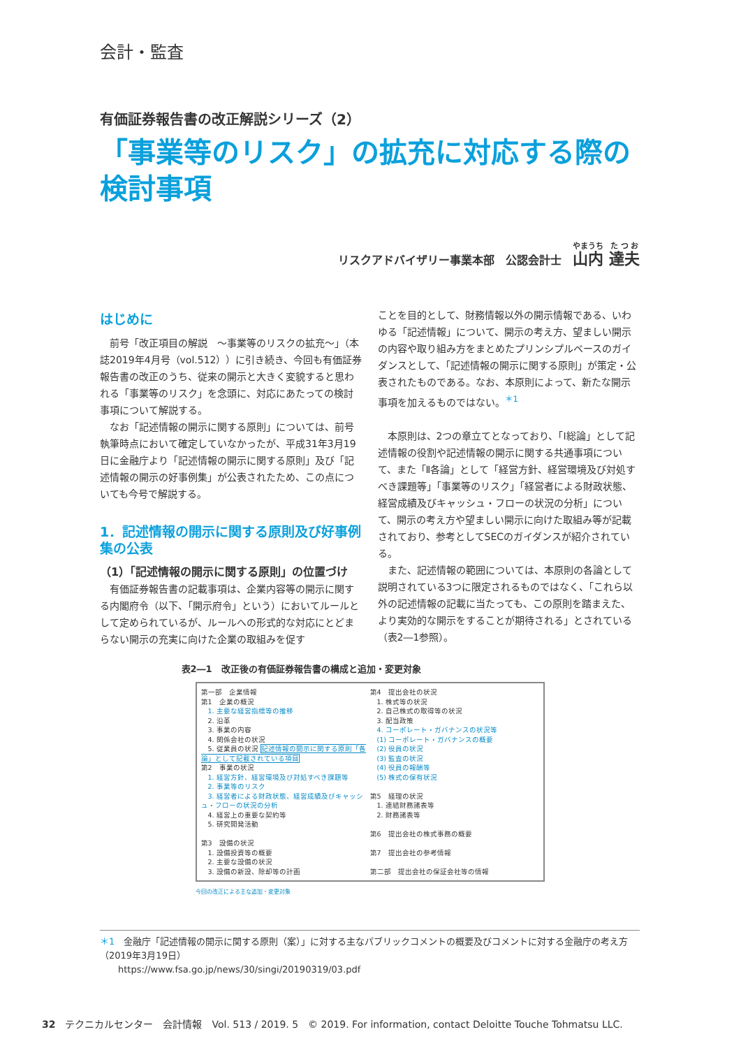会計・監査
有価証券報告書の改正解説シリーズ（2）
「事業等のリスク」の拡充に対応する際の
検討事項
リスクアドバイザリー事業本部　公認会計士　山内 達夫
はじめに
前号「改正項目の解説　～事業等のリスクの拡充～」（本誌2019年4月号（vol.512））に引き続き、今回も有価証券報告書の改正のうち、従来の開示と大きく変貌すると思われる「事業等のリスク」を念頭に、対応にあたっての検討事項について解説する。
なお「記述情報の開示に関する原則」については、前号執筆時点において確定していなかったが、平成31年3月19日に金融庁より「記述情報の開示に関する原則」及び「記述情報の開示の好事例集」が公表されたため、この点についても今号で解説する。
1．記述情報の開示に関する原則及び好事例集の公表
（1）「記述情報の開示に関する原則」の位置づけ
有価証券報告書の記載事項は、企業内容等の開示に関する内閣府令（以下、「開示府令」という）においてルールとして定められているが、ルールへの形式的な対応にとどまらない開示の充実に向けた企業の取組みを促す
ことを目的として、財務情報以外の開示情報である、いわゆる「記述情報」について、開示の考え方、望ましい開示の内容や取り組み方をまとめたプリンシプルベースのガイダンスとして、「記述情報の開示に関する原則」が策定・公表されたものである。なお、本原則によって、新たな開示事項を加えるものではない。<sup>＊1</sup>
本原則は、2つの章立てとなっており、「Ⅰ総論」として記述情報の役割や記述情報の開示に関する共通事項について、また「Ⅱ各論」として「経営方針、経営環境及び対処すべき課題等」「事業等のリスク」「経営者による財政状態、経営成績及びキャッシュ・フローの状況の分析」について、開示の考え方や望ましい開示に向けた取組み等が記載されており、参考としてSECのガイダンスが紹介されている。
また、記述情報の範囲については、本原則の各論として説明されている3つに限定されるものではなく、「これら以外の記述情報の記載に当たっても、この原則を踏まえた、より実効的な開示をすることが期待される」とされている（表2―1参照）。
表2―1　改正後の有価証券報告書の構成と追加・変更対象
第一部　企業情報
第1　企業の概況
　1. 主要な経営指標等の推移
　2. 沿革
　3. 事業の内容
　4. 関係会社の状況
　5. 従業員の状況 記述情報の開示に関する原則「各論」として記載されている項目
第2　事業の状況
　1. 経営方針、経営環境及び対処すべき課題等
　2. 事業等のリスク
　3. 経営者による財政状態、経営成績及びキャッシュ・フローの状況の分析
　4. 経営上の重要な契約等
　5. 研究開発活動
第3　設備の状況
　1. 設備投資等の概要
　2. 主要な設備の状況
　3. 設備の新設、除却等の計画
第4　提出会社の状況
　1. 株式等の状況
　2. 自己株式の取得等の状況
　3. 配当政策
　4. コーポレート・ガバナンスの状況等
　(1) コーポレート・ガバナンスの概要
　(2) 役員の状況
　(3) 監査の状況
　(4) 役員の報酬等
　(5) 株式の保有状況
第5　経理の状況
　1. 連結財務諸表等
　2. 財務諸表等
第6　提出会社の株式事務の概要
第7　提出会社の参考情報
第二部　提出会社の保証会社等の情報
今回の改正による主な追加・変更対象
＊1　金融庁「記述情報の開示に関する原則（案）」に対する主なパブリックコメントの概要及びコメントに対する金融庁の考え方（2019年3月19日）
　　https://www.fsa.go.jp/news/30/singi/20190319/03.pdf
32　テクニカルセンター　会計情報　Vol. 513 / 2019. 5　© 2019. For information, contact Deloitte Touche Tohmatsu LLC.